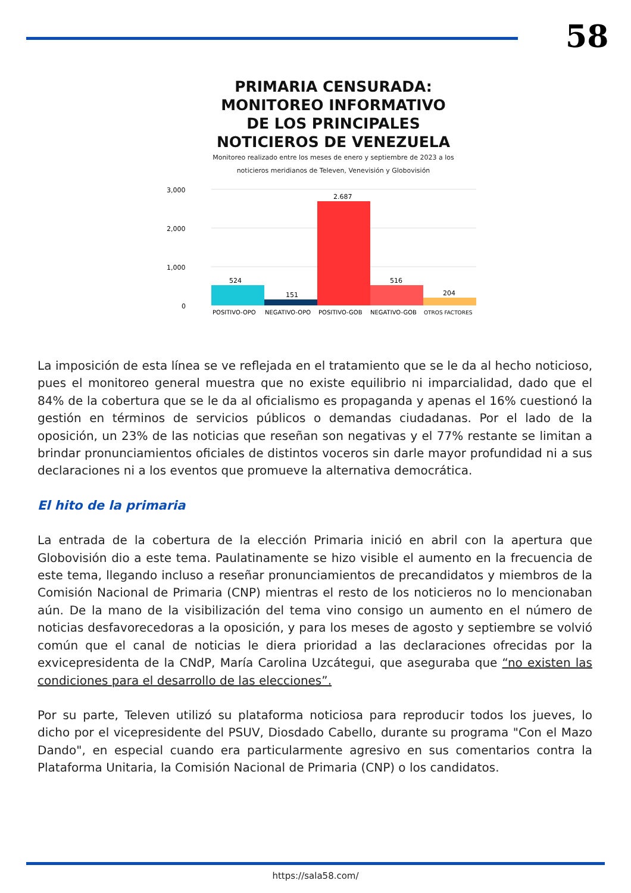58
PRIMARIA CENSURADA: MONITOREO INFORMATIVO DE LOS PRINCIPALES NOTICIEROS DE VENEZUELA
Monitoreo realizado entre los meses de enero y septiembre de 2023 a los noticieros meridianos de Televen, Venevisión y Globovisión
3,000
2,000
1,000
0
524
151
2.687
516
204
POSITIVO-OPO
NEGATIVO-OPO
POSITIVO-GOB
NEGATIVO-GOB
OTROS FACTORES
La imposición de esta línea se ve reflejada en el tratamiento que se le da al hecho noticioso, pues el monitoreo general muestra que no existe equilibrio ni imparcialidad, dado que el 84% de la cobertura que se le da al oficialismo es propaganda y apenas el 16% cuestionó la gestión en términos de servicios públicos o demandas ciudadanas. Por el lado de la oposición, un 23% de las noticias que reseñan son negativas y el 77% restante se limitan a brindar pronunciamientos oficiales de distintos voceros sin darle mayor profundidad ni a sus declaraciones ni a los eventos que promueve la alternativa democrática.
El hito de la primaria
La entrada de la cobertura de la elección Primaria inició en abril con la apertura que Globovisión dio a este tema. Paulatinamente se hizo visible el aumento en la frecuencia de este tema, llegando incluso a reseñar pronunciamientos de precandidatos y miembros de la Comisión Nacional de Primaria (CNP) mientras el resto de los noticieros no lo mencionaban aún. De la mano de la visibilización del tema vino consigo un aumento en el número de noticias desfavorecedoras a la oposición, y para los meses de agosto y septiembre se volvió común que el canal de noticias le diera prioridad a las declaraciones ofrecidas por la exvicepresidenta de la CNdP, María Carolina Uzcátegui, que aseguraba que “no existen las condiciones para el desarrollo de las elecciones”.
Por su parte, Televen utilizó su plataforma noticiosa para reproducir todos los jueves, lo dicho por el vicepresidente del PSUV, Diosdado Cabello, durante su programa "Con el Mazo Dando", en especial cuando era particularmente agresivo en sus comentarios contra la Plataforma Unitaria, la Comisión Nacional de Primaria (CNP) o los candidatos.
https://sala58.com/